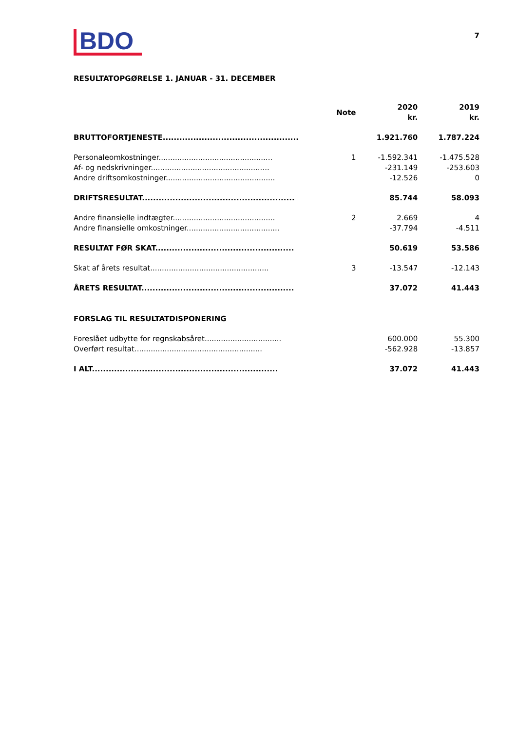BDO
7
RESULTATOPGØRELSE 1. JANUAR - 31. DECEMBER
| | Note | 2020 kr. | 2019 kr. |
| --- | --- | --- | --- |
| BRUTTOFORTJENESTE................................................. | | 1.921.760 | 1.787.224 |
| Personaleomkostninger................................................. | 1 | -1.592.341 | -1.475.528 |
| Af- og nedskrivninger................................................... | | -231.149 | -253.603 |
| Andre driftsomkostninger............................................... | | -12.526 | 0 |
| DRIFTSRESULTAT....................................................... | | 85.744 | 58.093 |
| Andre finansielle indtægter............................................ | 2 | 2.669 | 4 |
| Andre finansielle omkostninger........................................ | | -37.794 | -4.511 |
| RESULTAT FØR SKAT.................................................. | | 50.619 | 53.586 |
| Skat af årets resultat................................................... | 3 | -13.547 | -12.143 |
| ÅRETS RESULTAT....................................................... | | 37.072 | 41.443 |
| FORSLAG TIL RESULTATDISPONERING | | | |
| Foreslået udbytte for regnskabsåret................................. | | 600.000 | 55.300 |
| Overført resultat....................................................... | | -562.928 | -13.857 |
| I ALT................................................................... | | 37.072 | 41.443 |